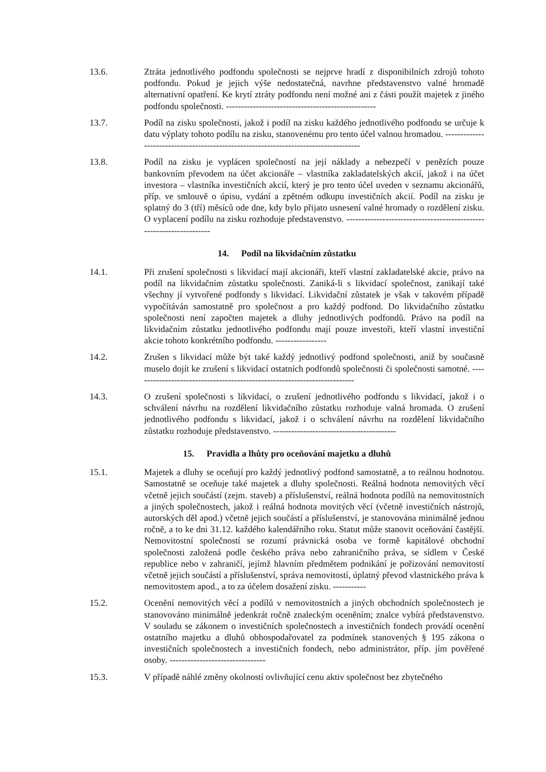13.6. Ztráta jednotlivého podfondu společnosti se nejprve hradí z disponibilních zdrojů tohoto podfondu. Pokud je jejich výše nedostatečná, navrhne představenstvo valné hromadě alternativní opatření. Ke krytí ztráty podfondu není možné ani z části použít majetek z jiného podfondu společnosti. --------------------------------------------------
13.7. Podíl na zisku společnosti, jakož i podíl na zisku každého jednotlivého podfondu se určuje k datu výplaty tohoto podílu na zisku, stanovenému pro tento účel valnou hromadou. -------------------------------------------------------------------------------------
13.8. Podíl na zisku je vyplácen společností na její náklady a nebezpečí v penězích pouze bankovním převodem na účet akcionáře – vlastníka zakladatelských akcií, jakož i na účet investora – vlastníka investičních akcií, který je pro tento účel uveden v seznamu akcionářů, příp. ve smlouvě o úpisu, vydání a zpětném odkupu investičních akcií. Podíl na zisku je splatný do 3 (tří) měsíců ode dne, kdy bylo přijato usnesení valné hromady o rozdělení zisku. O vyplacení podílu na zisku rozhoduje představenstvo. --------------------------------------------------------------------
14. Podíl na likvidačním zůstatku
14.1. Při zrušení společnosti s likvidací mají akcionáři, kteří vlastní zakladatelské akcie, právo na podíl na likvidačním zůstatku společnosti. Zaniká-li s likvidací společnost, zanikají také všechny jí vytvořené podfondy s likvidací. Likvidační zůstatek je však v takovém případě vypočítáván samostatně pro společnost a pro každý podfond. Do likvidačního zůstatku společnosti není započten majetek a dluhy jednotlivých podfondů. Právo na podíl na likvidačním zůstatku jednotlivého podfondu mají pouze investoři, kteří vlastní investiční akcie tohoto konkrétního podfondu. -----------------
14.2. Zrušen s likvidací může být také každý jednotlivý podfond společnosti, aniž by současně muselo dojít ke zrušení s likvidací ostatních podfondů společnosti či společnosti samotné. --------------------------------------------------------------------------
14.3. O zrušení společnosti s likvidací, o zrušení jednotlivého podfondu s likvidací, jakož i o schválení návrhu na rozdělení likvidačního zůstatku rozhoduje valná hromada. O zrušení jednotlivého podfondu s likvidací, jakož i o schválení návrhu na rozdělení likvidačního zůstatku rozhoduje představenstvo. -----------------------------------------
15. Pravidla a lhůty pro oceňování majetku a dluhů
15.1. Majetek a dluhy se oceňují pro každý jednotlivý podfond samostatně, a to reálnou hodnotou. Samostatně se oceňuje také majetek a dluhy společnosti. Reálná hodnota nemovitých věcí včetně jejich součástí (zejm. staveb) a příslušenství, reálná hodnota podílů na nemovitostních a jiných společnostech, jakož i reálná hodnota movitých věcí (včetně investičních nástrojů, autorských děl apod.) včetně jejich součástí a příslušenství, je stanovována minimálně jednou ročně, a to ke dni 31.12. každého kalendářního roku. Statut může stanovit oceňování častější. Nemovitostní společností se rozumí právnická osoba ve formě kapitálové obchodní společnosti založená podle českého práva nebo zahraničního práva, se sídlem v České republice nebo v zahraničí, jejímž hlavním předmětem podnikání je pořizování nemovitostí včetně jejich součástí a příslušenství, správa nemovitostí, úplatný převod vlastnického práva k nemovitostem apod., a to za účelem dosažení zisku. -----------
15.2. Ocenění nemovitých věcí a podílů v nemovitostních a jiných obchodních společnostech je stanovováno minimálně jedenkrát ročně znaleckým oceněním; znalce vybírá představenstvo. V souladu se zákonem o investičních společnostech a investičních fondech provádí ocenění ostatního majetku a dluhů obhospodařovatel za podmínek stanovených § 195 zákona o investičních společnostech a investičních fondech, nebo administrátor, příp. jím pověřené osoby. --------------------------------
15.3. V případě náhlé změny okolností ovlivňující cenu aktiv společnost bez zbytečného